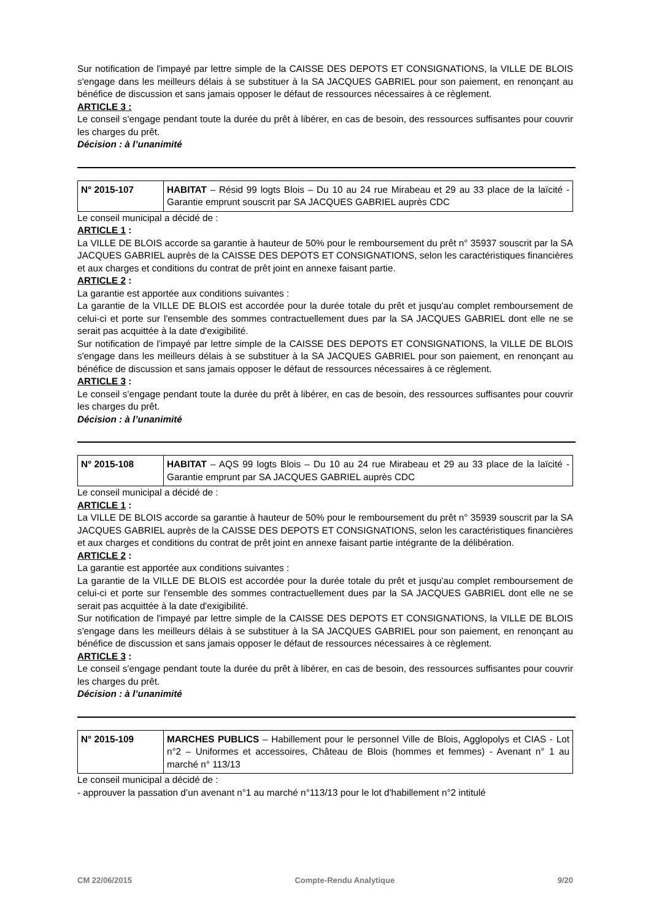Sur notification de l'impayé par lettre simple de la CAISSE DES DEPOTS ET CONSIGNATIONS, la VILLE DE BLOIS s'engage dans les meilleurs délais à se substituer à la SA JACQUES GABRIEL pour son paiement, en renonçant au bénéfice de discussion et sans jamais opposer le défaut de ressources nécessaires à ce règlement.
ARTICLE 3 :
Le conseil s'engage pendant toute la durée du prêt à libérer, en cas de besoin, des ressources suffisantes pour couvrir les charges du prêt.
Décision : à l’unanimité
| N° 2015-107 | HABITAT – Résid 99 logts Blois – Du 10 au 24 rue Mirabeau et 29 au 33 place de la laïcité - Garantie emprunt souscrit par SA JACQUES GABRIEL auprès CDC |
Le conseil municipal a décidé de :
ARTICLE 1 :
La VILLE DE BLOIS accorde sa garantie à hauteur de 50% pour le remboursement du prêt n° 35937 souscrit par la SA JACQUES GABRIEL auprès de la CAISSE DES DEPOTS ET CONSIGNATIONS, selon les caractéristiques financières et aux charges et conditions du contrat de prêt joint en annexe faisant partie.
ARTICLE 2 :
La garantie est apportée aux conditions suivantes :
La garantie de la VILLE DE BLOIS est accordée pour la durée totale du prêt et jusqu'au complet remboursement de celui-ci et porte sur l'ensemble des sommes contractuellement dues par la SA JACQUES GABRIEL dont elle ne se serait pas acquittée à la date d'exigibilité.
Sur notification de l'impayé par lettre simple de la CAISSE DES DEPOTS ET CONSIGNATIONS, la VILLE DE BLOIS s'engage dans les meilleurs délais à se substituer à la SA JACQUES GABRIEL pour son paiement, en renonçant au bénéfice de discussion et sans jamais opposer le défaut de ressources nécessaires à ce règlement.
ARTICLE 3 :
Le conseil s'engage pendant toute la durée du prêt à libérer, en cas de besoin, des ressources suffisantes pour couvrir les charges du prêt.
Décision : à l’unanimité
| N° 2015-108 | HABITAT – AQS 99 logts Blois – Du 10 au 24 rue Mirabeau et 29 au 33 place de la laïcité - Garantie emprunt par SA JACQUES GABRIEL auprès CDC |
Le conseil municipal a décidé de :
ARTICLE 1 :
La VILLE DE BLOIS accorde sa garantie à hauteur de 50% pour le remboursement du prêt n° 35939 souscrit par la SA JACQUES GABRIEL auprès de la CAISSE DES DEPOTS ET CONSIGNATIONS, selon les caractéristiques financières et aux charges et conditions du contrat de prêt joint en annexe faisant partie intégrante de la délibération.
ARTICLE 2 :
La garantie est apportée aux conditions suivantes :
La garantie de la VILLE DE BLOIS est accordée pour la durée totale du prêt et jusqu'au complet remboursement de celui-ci et porte sur l'ensemble des sommes contractuellement dues par la SA JACQUES GABRIEL dont elle ne se serait pas acquittée à la date d'exigibilité.
Sur notification de l'impayé par lettre simple de la CAISSE DES DEPOTS ET CONSIGNATIONS, la VILLE DE BLOIS s'engage dans les meilleurs délais à se substituer à la SA JACQUES GABRIEL pour son paiement, en renonçant au bénéfice de discussion et sans jamais opposer le défaut de ressources nécessaires à ce règlement.
ARTICLE 3 :
Le conseil s'engage pendant toute la durée du prêt à libérer, en cas de besoin, des ressources suffisantes pour couvrir les charges du prêt.
Décision : à l’unanimité
| N° 2015-109 | MARCHES PUBLICS – Habillement pour le personnel Ville de Blois, Agglopolys et CIAS - Lot n°2 – Uniformes et accessoires, Château de Blois (hommes et femmes) - Avenant n° 1 au marché n° 113/13 |
Le conseil municipal a décidé de :
- approuver la passation d’un avenant n°1 au marché n°113/13 pour le lot d'habillement n°2 intitulé
CM 22/06/2015 Compte-Rendu Analytique 9/20